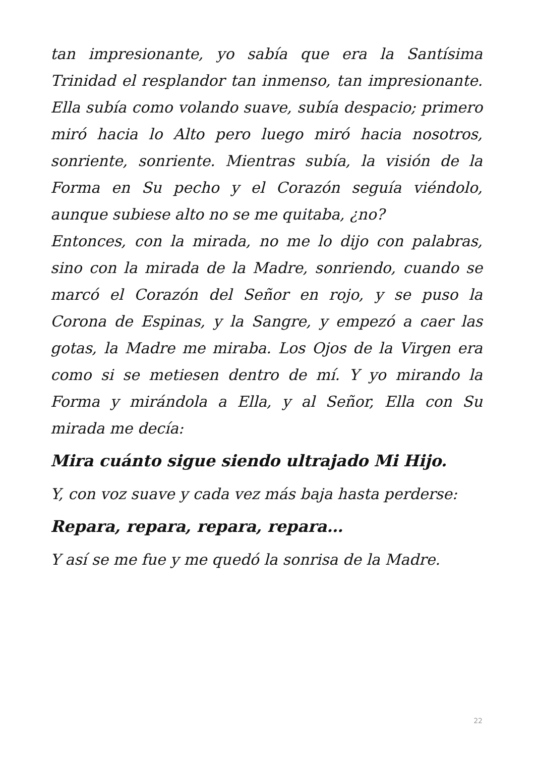tan impresionante, yo sabía que era la Santísima Trinidad el resplandor tan inmenso, tan impresionante. Ella subía como volando suave, subía despacio; primero miró hacia lo Alto pero luego miró hacia nosotros, sonriente, sonriente. Mientras subía, la visión de la Forma en Su pecho y el Corazón seguía viéndolo, aunque subiese alto no se me quitaba, ¿no?
Entonces, con la mirada, no me lo dijo con palabras, sino con la mirada de la Madre, sonriendo, cuando se marcó el Corazón del Señor en rojo, y se puso la Corona de Espinas, y la Sangre, y empezó a caer las gotas, la Madre me miraba. Los Ojos de la Virgen era como si se metiesen dentro de mí. Y yo mirando la Forma y mirándola a Ella, y al Señor, Ella con Su mirada me decía:
Mira cuánto sigue siendo ultrajado Mi Hijo.
Y, con voz suave y cada vez más baja hasta perderse:
Repara, repara, repara, repara…
Y así se me fue y me quedó la sonrisa de la Madre.
22